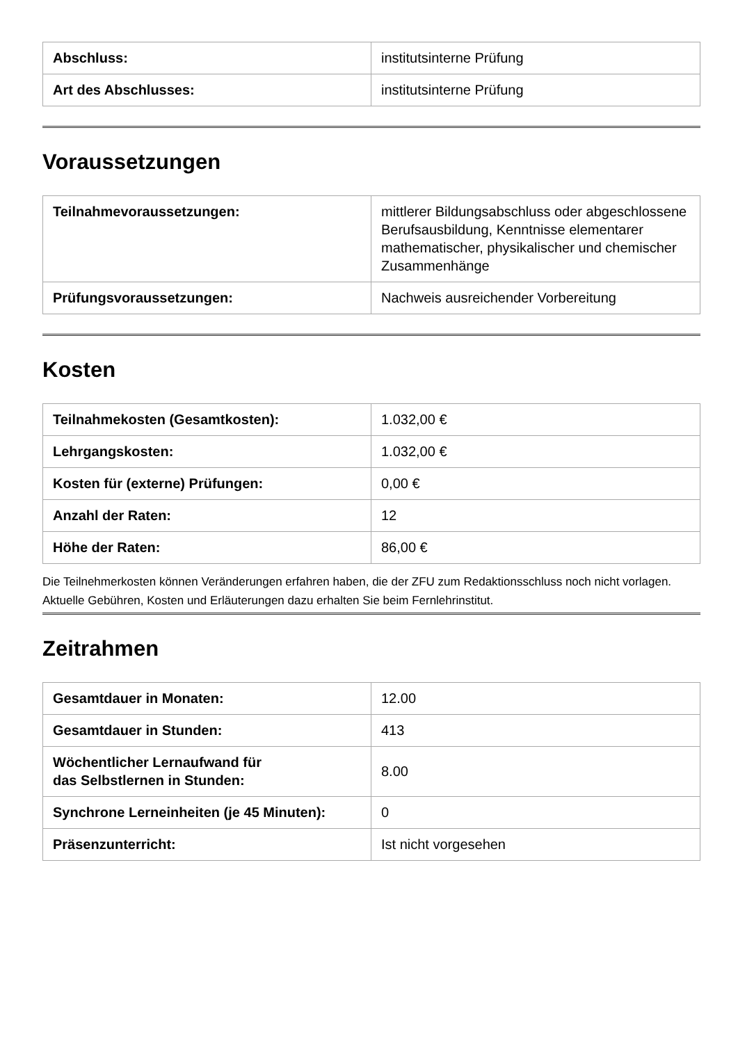| Abschluss: | institutsinterne Prüfung |
| Art des Abschlusses: | institutsinterne Prüfung |
Voraussetzungen
| Teilnahmevoraussetzungen: | mittlerer Bildungsabschluss oder abgeschlossene Berufsausbildung, Kenntnisse elementarer mathematischer, physikalischer und chemischer Zusammenhänge |
| Prüfungsvoraussetzungen: | Nachweis ausreichender Vorbereitung |
Kosten
| Teilnahmekosten (Gesamtkosten): | 1.032,00 € |
| Lehrgangskosten: | 1.032,00 € |
| Kosten für (externe) Prüfungen: | 0,00 € |
| Anzahl der Raten: | 12 |
| Höhe der Raten: | 86,00 € |
Die Teilnehmerkosten können Veränderungen erfahren haben, die der ZFU zum Redaktionsschluss noch nicht vorlagen. Aktuelle Gebühren, Kosten und Erläuterungen dazu erhalten Sie beim Fernlehrinstitut.
Zeitrahmen
| Gesamtdauer in Monaten: | 12.00 |
| Gesamtdauer in Stunden: | 413 |
| Wöchentlicher Lernaufwand für das Selbstlernen in Stunden: | 8.00 |
| Synchrone Lerneinheiten (je 45 Minuten): | 0 |
| Präsenzunterricht: | Ist nicht vorgesehen |